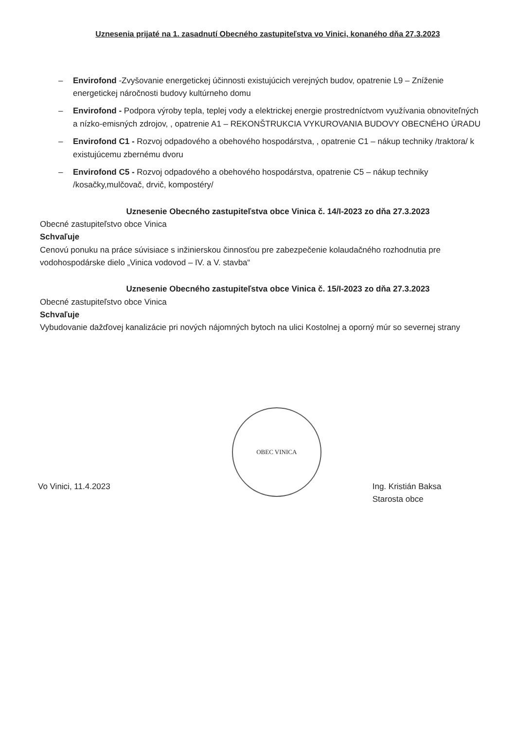Uznesenia prijaté na 1. zasadnutí Obecného zastupiteľstva vo Vinici, konaného dňa 27.3.2023
– Envirofond -Zvyšovanie energetickej účinnosti existujúcich verejných budov, opatrenie L9 – Zníženie energetickej náročnosti budovy kultúrneho domu
– Envirofond - Podpora výroby tepla, teplej vody a elektrickej energie prostredníctvom využívania obnoviteľných a nízko-emisných zdrojov, , opatrenie A1 – REKONŠTRUKCIA VYKUROVANIA BUDOVY OBECNÉHO ÚRADU
– Envirofond C1 - Rozvoj odpadového a obehového hospodárstva, , opatrenie C1 – nákup techniky /traktora/ k existujúcemu zbernému dvoru
– Envirofond C5 - Rozvoj odpadového a obehového hospodárstva, opatrenie C5 – nákup techniky /kosačky,mulčovač, drvič, kompostéry/
Uznesenie Obecného zastupiteľstva obce Vinica č. 14/I-2023 zo dňa 27.3.2023
Obecné zastupiteľstvo obce Vinica
Schvaľuje
Cenovú ponuku na práce súvisiace s inžinierskou činnosťou pre zabezpečenie kolaudačného rozhodnutia pre vodohospodárske dielo „Vinica vodovod – IV. a V. stavba“
Uznesenie Obecného zastupiteľstva obce Vinica č. 15/I-2023 zo dňa 27.3.2023
Obecné zastupiteľstvo obce Vinica
Schvaľuje
Vybudovanie dažďovej kanalizácie pri nových nájomných bytoch na ulici Kostolnej a oporný múr so severnej strany
Vo Vinici, 11.4.2023
OBEC VINICA
Ing. Kristián Baksa
Starosta obce